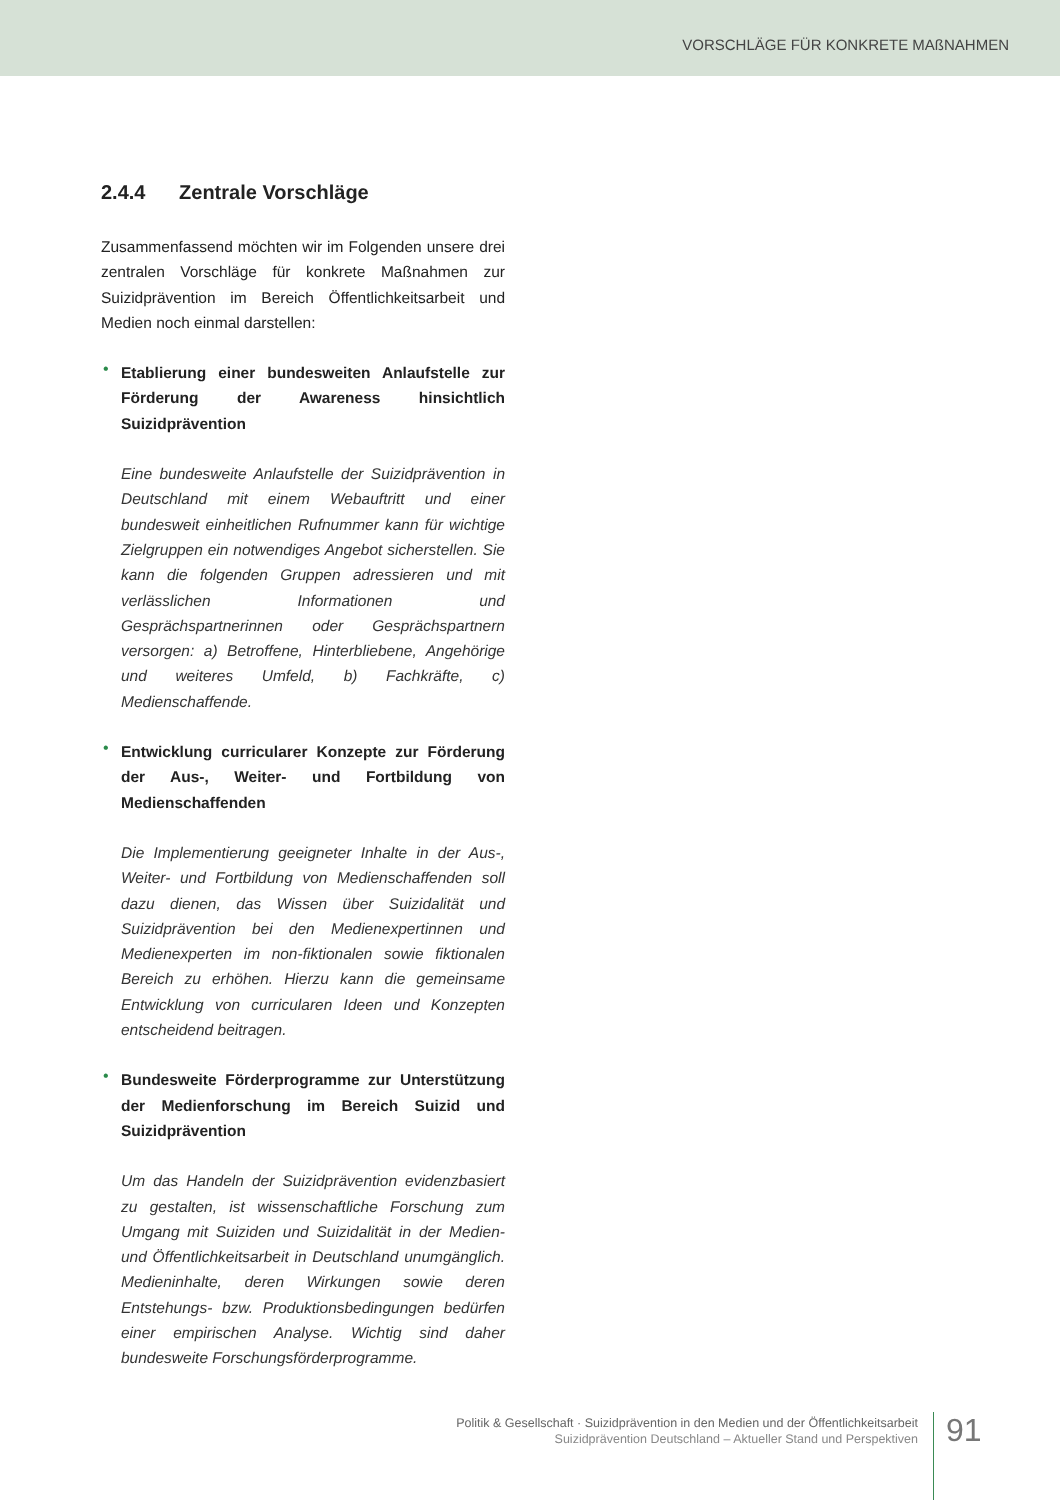VORSCHLÄGE FÜR KONKRETE MAßNAHMEN
2.4.4 Zentrale Vorschläge
Zusammenfassend möchten wir im Folgenden unsere drei zentralen Vorschläge für konkrete Maßnahmen zur Suizidprävention im Bereich Öffentlichkeitsarbeit und Medien noch einmal darstellen:
• Etablierung einer bundesweiten Anlaufstelle zur Förderung der Awareness hinsichtlich Suizidprävention
Eine bundesweite Anlaufstelle der Suizidprävention in Deutschland mit einem Webauftritt und einer bundesweit einheitlichen Rufnummer kann für wichtige Zielgruppen ein notwendiges Angebot sicherstellen. Sie kann die folgenden Gruppen adressieren und mit verlässlichen Informationen und Gesprächspartnerinnen oder Gesprächspartnern versorgen: a) Betroffene, Hinterbliebene, Angehörige und weiteres Umfeld, b) Fachkräfte, c) Medienschaffende.
• Entwicklung curricularer Konzepte zur Förderung der Aus-, Weiter- und Fortbildung von Medienschaffenden
Die Implementierung geeigneter Inhalte in der Aus-, Weiter- und Fortbildung von Medienschaffenden soll dazu dienen, das Wissen über Suizidalität und Suizidprävention bei den Medienexpertinnen und Medienexperten im non-fiktionalen sowie fiktionalen Bereich zu erhöhen. Hierzu kann die gemeinsame Entwicklung von curricularen Ideen und Konzepten entscheidend beitragen.
• Bundesweite Förderprogramme zur Unterstützung der Medienforschung im Bereich Suizid und Suizidprävention
Um das Handeln der Suizidprävention evidenzbasiert zu gestalten, ist wissenschaftliche Forschung zum Umgang mit Suiziden und Suizidalität in der Medien- und Öffentlichkeitsarbeit in Deutschland unumgänglich. Medieninhalte, deren Wirkungen sowie deren Entstehungs- bzw. Produktionsbedingungen bedürfen einer empirischen Analyse. Wichtig sind daher bundesweite Forschungsförderprogramme.
Politik & Gesellschaft · Suizidprävention in den Medien und der Öffentlichkeitsarbeit
Suizidprävention Deutschland – Aktueller Stand und Perspektiven
91